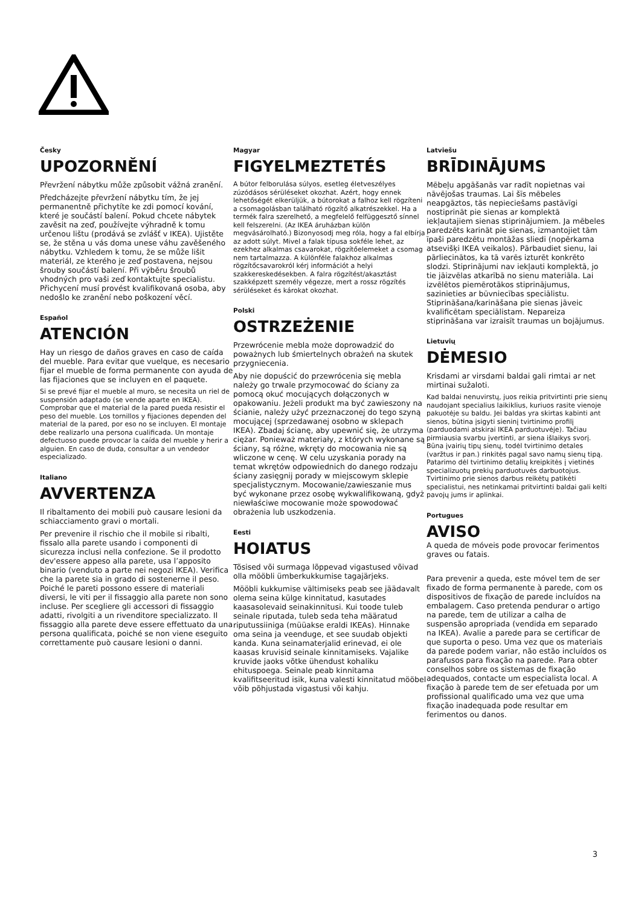Česky
UPOZORNĚNÍ
Převržení nábytku může způsobit vážná zranění.
Předcházejte převržení nábytku tím, že jej permanentně přichytíte ke zdi pomocí kování, které je součástí balení. Pokud chcete nábytek zavěsit na zeď, používejte výhradně k tomu určenou lištu (prodává se zvlášť v IKEA). Ujistěte se, že stěna u vás doma unese váhu zavěšeného nábytku. Vzhledem k tomu, že se může lišit materiál, ze kterého je zeď postavena, nejsou šrouby součástí balení. Při výběru šroubů vhodných pro vaši zeď kontaktujte specialistu. Přichycení musí provést kvalifikovaná osoba, aby nedošlo ke zranění nebo poškození věcí.
Español
ATENCIÓN
Hay un riesgo de daños graves en caso de caída del mueble. Para evitar que vuelque, es necesario fijar el mueble de forma permanente con ayuda de las fijaciones que se incluyen en el paquete.
Si se prevé fijar el mueble al muro, se necesita un riel de suspensión adaptado (se vende aparte en IKEA). Comprobar que el material de la pared pueda resistir el peso del mueble. Los tornillos y fijaciones dependen del material de la pared, por eso no se incluyen. El montaje debe realizarlo una persona cualificada. Un montaje defectuoso puede provocar la caída del mueble y herir a alguien. En caso de duda, consultar a un vendedor especializado.
Italiano
AVVERTENZA
Il ribaltamento dei mobili può causare lesioni da schiacciamento gravi o mortali.
Per prevenire il rischio che il mobile si ribalti, fissalo alla parete usando i componenti di sicurezza inclusi nella confezione. Se il prodotto dev'essere appeso alla parete, usa l’apposito binario (venduto a parte nei negozi IKEA). Verifica che la parete sia in grado di sostenerne il peso. Poiché le pareti possono essere di materiali diversi, le viti per il fissaggio alla parete non sono incluse. Per scegliere gli accessori di fissaggio adatti, rivolgiti a un rivenditore specializzato. Il fissaggio alla parete deve essere effettuato da una persona qualificata, poiché se non viene eseguito correttamente può causare lesioni o danni.
Magyar
FIGYELMEZTETÉS
A bútor felborulása súlyos, esetleg életveszélyes zúzódásos sérüléseket okozhat. Azért, hogy ennek lehetőségét elkerüljük, a bútorokat a falhoz kell rögzíteni a csomagolásban található rögzítő alkatrészekkel. Ha a termék falra szerelhető, a megfelelő felfüggesztő sínnel kell felszerelni. (Az IKEA áruházban külön megvásárolható.) Bizonyosodj meg róla, hogy a fal elbírja az adott súlyt. Mivel a falak típusa sokféle lehet, az ezekhez alkalmas csavarokat, rögzítőelemeket a csomag nem tartalmazza. A különféle falakhoz alkalmas rögzítőcsavarokról kérj információt a helyi szakkereskedésekben. A falra rögzítést/akasztást szakképzett személy végezze, mert a rossz rögzítés sérüléseket és károkat okozhat.
Polski
OSTRZEŻENIE
Przewrócenie mebla może doprowadzić do poważnych lub śmiertelnych obrażeń na skutek przygniecenia.
Aby nie dopuścić do przewrócenia się mebla należy go trwale przymocować do ściany za pomocą okuć mocujących dołączonych w opakowaniu. Jeżeli produkt ma być zawieszony na ścianie, należy użyć przeznaczonej do tego szyną mocującej (sprzedawanej osobno w sklepach IKEA). Zbadaj ścianę, aby upewnić się, że utrzyma ciężar. Ponieważ materiały, z których wykonane są ściany, są różne, wkręty do mocowania nie są wliczone w cenę. W celu uzyskania porady na temat wkrętów odpowiednich do danego rodzaju ściany zasięgnij porady w miejscowym sklepie specjalistycznym. Mocowanie/zawieszanie mus być wykonane przez osobę wykwalifikowaną, gdyż niewłaściwe mocowanie może spowodować obrażenia lub uszkodzenia.
Eesti
HOIATUS
Tõsised või surmaga lõppevad vigastused võivad olla mööbli ümberkukkumise tagajärjeks.
Mööbli kukkumise vältimiseks peab see jäädavalt olema seina külge kinnitatud, kasutades kaasasolevaid seinakinnitusi. Kui toode tuleb seinale riputada, tuleb seda teha määratud riputussiiniga (müüakse eraldi IKEAs). Hinnake oma seina ja veenduge, et see suudab objekti kanda. Kuna seinamaterjalid erinevad, ei ole kaasas kruvisid seinale kinnitamiseks. Vajalike kruvide jaoks võtke ühendust kohaliku ehituspoega. Seinale peab kinnitama kvalifitseeritud isik, kuna valesti kinnitatud mööbel võib põhjustada vigastusi või kahju.
Latviešu
BRĪDINĀJUMS
Mēbeļu apgāšanās var radīt nopietnas vai nāvējošas traumas. Lai šīs mēbeles neapgāztos, tās nepieciešams pastāvīgi nostiprināt pie sienas ar komplektā iekļautajiem sienas stiprinājumiem. Ja mēbeles paredzēts karināt pie sienas, izmantojiet tām īpaši paredzētu montāžas sliedi (nopērkama atsevišķi IKEA veikalos). Pārbaudiet sienu, lai pārliecinātos, ka tā varēs izturēt konkrēto slodzi. Stiprinājumi nav iekļauti komplektā, jo tie jāizvēlas atkarībā no sienu materiāla. Lai izvēlētos piemērotākos stiprinājumus, sazinieties ar būvniecības speciālistu. Stiprināšana/karināšana pie sienas jāveic kvalificētam speciālistam. Nepareiza stiprināšana var izraisīt traumas un bojājumus.
Lietuvių
DĖMESIO
Krisdami ar virsdami baldai gali rimtai ar net mirtinai sužaloti.
Kad baldai nenuvirstų, juos reikia pritvirtinti prie sienų naudojant specialius laikiklius, kuriuos rasite vienoje pakuotėje su baldu. Jei baldas yra skirtas kabinti ant sienos, būtina įsigyti sieninį tvirtinimo profilį (parduodami atskirai IKEA parduotuvėje). Tačiau pirmiausia svarbu įvertinti, ar siena išlaikys svorį. Būna įvairių tipų sienų, todėl tvirtinimo detales (varžtus ir pan.) rinkitės pagal savo namų sienų tipą. Patarimo dėl tvirtinimo detalių kreipkitės į vietinės specializuotų prekių parduotuvės darbuotojus. Tvirtinimo prie sienos darbus reikėtų patikėti specialistui, nes netinkamai pritvirtinti baldai gali kelti pavojų jums ir aplinkai.
Portugues
AVISO
A queda de móveis pode provocar ferimentos graves ou fatais.
Para prevenir a queda, este móvel tem de ser fixado de forma permanente à parede, com os dispositivos de fixação de parede incluídos na embalagem. Caso pretenda pendurar o artigo na parede, tem de utilizar a calha de suspensão apropriada (vendida em separado na IKEA). Avalie a parede para se certificar de que suporta o peso. Uma vez que os materiais da parede podem variar, não estão incluídos os parafusos para fixação na parede. Para obter conselhos sobre os sistemas de fixação adequados, contacte um especialista local. A fixação à parede tem de ser efetuada por um profissional qualificado uma vez que uma fixação inadequada pode resultar em ferimentos ou danos.
3